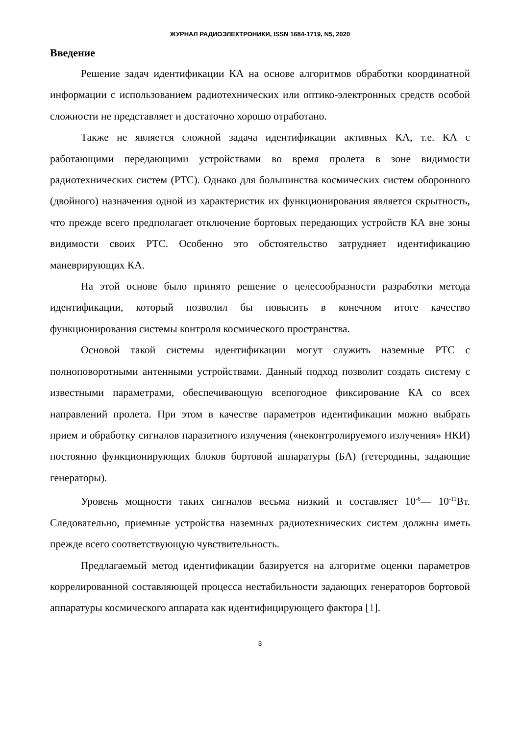ЖУРНАЛ РАДИОЭЛЕКТРОНИКИ, ISSN 1684-1719, N5, 2020
Введение
Решение задач идентификации КА на основе алгоритмов обработки координатной информации с использованием радиотехнических или оптико-электронных средств особой сложности не представляет и достаточно хорошо отработано.
Также не является сложной задача идентификации активных КА, т.е. КА с работающими передающими устройствами во время пролета в зоне видимости радиотехнических систем (РТС). Однако для большинства космических систем оборонного (двойного) назначения одной из характеристик их функционирования является скрытность, что прежде всего предполагает отключение бортовых передающих устройств КА вне зоны видимости своих РТС. Особенно это обстоятельство затрудняет идентификацию маневрирующих КА.
На этой основе было принято решение о целесообразности разработки метода идентификации, который позволил бы повысить в конечном итоге качество функционирования системы контроля космического пространства.
Основой такой системы идентификации могут служить наземные РТС с полноповоротными антенными устройствами. Данный подход позволит создать систему с известными параметрами, обеспечивающую всепогодное фиксирование КА со всех направлений пролета. При этом в качестве параметров идентификации можно выбрать прием и обработку сигналов паразитного излучения («неконтролируемого излучения» НКИ) постоянно функционирующих блоков бортовой аппаратуры (БА) (гетеродины, задающие генераторы).
Уровень мощности таких сигналов весьма низкий и составляет 10<sup>-6</sup>— 10<sup>-11</sup>Вт. Следовательно, приемные устройства наземных радиотехнических систем должны иметь прежде всего соответствующую чувствительность.
Предлагаемый метод идентификации базируется на алгоритме оценки параметров коррелированной составляющей процесса нестабильности задающих генераторов бортовой аппаратуры космического аппарата как идентифицирующего фактора [1].
3